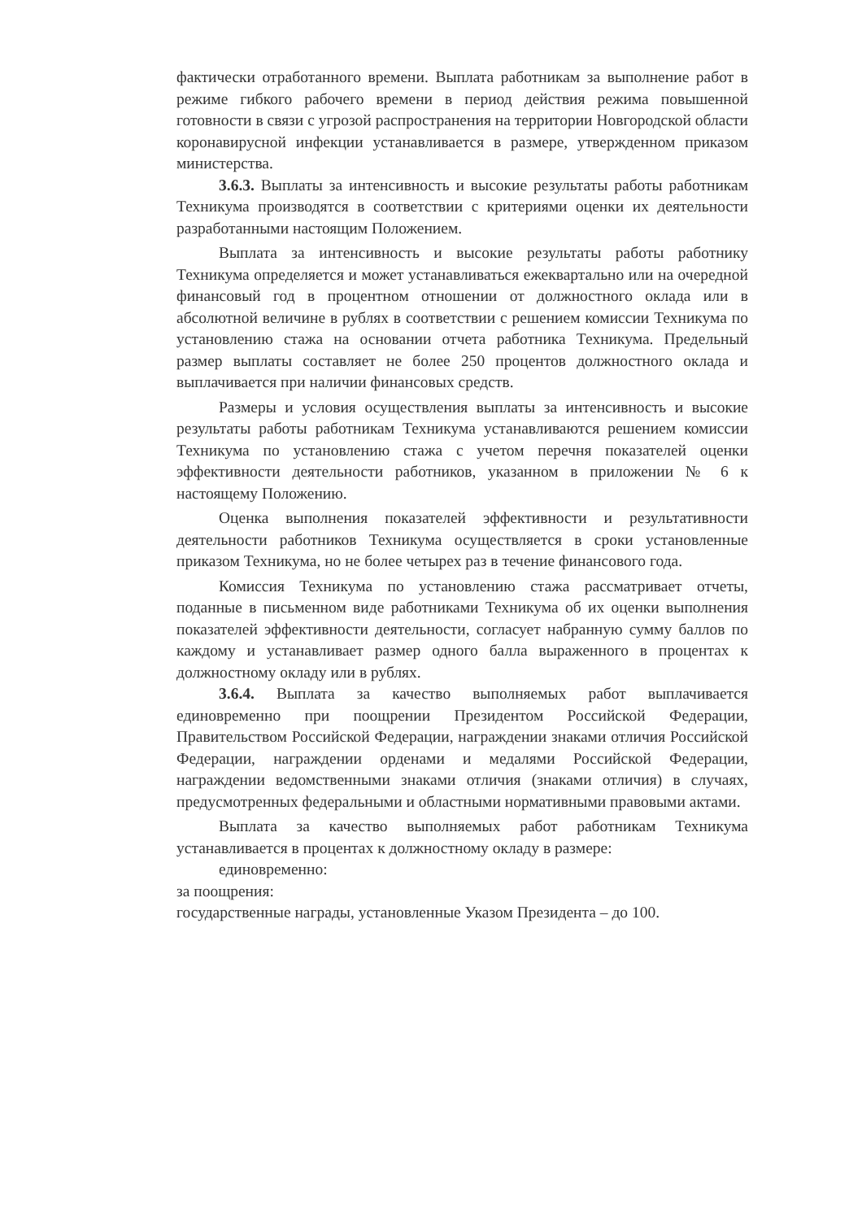фактически отработанного времени. Выплата работникам за выполнение работ в режиме гибкого рабочего времени в период действия режима повышенной готовности в связи с угрозой распространения на территории Новгородской области коронавирусной инфекции устанавливается в размере, утвержденном приказом министерства.
3.6.3. Выплаты за интенсивность и высокие результаты работы работникам Техникума производятся в соответствии с критериями оценки их деятельности разработанными настоящим Положением.
Выплата за интенсивность и высокие результаты работы работнику Техникума определяется и может устанавливаться ежеквартально или на очередной финансовый год в процентном отношении от должностного оклада или в абсолютной величине в рублях в соответствии с решением комиссии Техникума по установлению стажа на основании отчета работника Техникума. Предельный размер выплаты составляет не более 250 процентов должностного оклада и выплачивается при наличии финансовых средств.
Размеры и условия осуществления выплаты за интенсивность и высокие результаты работы работникам Техникума устанавливаются решением комиссии Техникума по установлению стажа с учетом перечня показателей оценки эффективности деятельности работников, указанном в приложении № 6 к настоящему Положению.
Оценка выполнения показателей эффективности и результативности деятельности работников Техникума осуществляется в сроки установленные приказом Техникума, но не более четырех раз в течение финансового года.
Комиссия Техникума по установлению стажа рассматривает отчеты, поданные в письменном виде работниками Техникума об их оценки выполнения показателей эффективности деятельности, согласует набранную сумму баллов по каждому и устанавливает размер одного балла выраженного в процентах к должностному окладу или в рублях.
3.6.4. Выплата за качество выполняемых работ выплачивается единовременно при поощрении Президентом Российской Федерации, Правительством Российской Федерации, награждении знаками отличия Российской Федерации, награждении орденами и медалями Российской Федерации, награждении ведомственными знаками отличия (знаками отличия) в случаях, предусмотренных федеральными и областными нормативными правовыми актами.
Выплата за качество выполняемых работ работникам Техникума устанавливается в процентах к должностному окладу в размере:
единовременно:
за поощрения:
государственные награды, установленные Указом Президента – до 100.